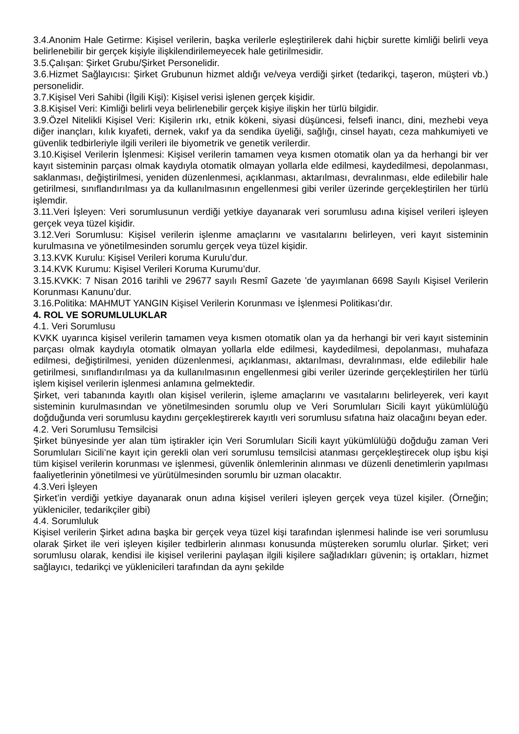3.4.Anonim Hale Getirme: Kişisel verilerin, başka verilerle eşleştirilerek dahi hiçbir surette kimliği belirli veya belirlenebilir bir gerçek kişiyle ilişkilendirilemeyecek hale getirilmesidir.
3.5.Çalışan: Şirket Grubu/Şirket Personelidir.
3.6.Hizmet Sağlayıcısı: Şirket Grubunun hizmet aldığı ve/veya verdiği şirket (tedarikçi, taşeron, müşteri vb.) personelidir.
3.7.Kişisel Veri Sahibi (İlgili Kişi): Kişisel verisi işlenen gerçek kişidir.
3.8.Kişisel Veri: Kimliği belirli veya belirlenebilir gerçek kişiye ilişkin her türlü bilgidir.
3.9.Özel Nitelikli Kişisel Veri: Kişilerin ırkı, etnik kökeni, siyasi düşüncesi, felsefi inancı, dini, mezhebi veya diğer inançları, kılık kıyafeti, dernek, vakıf ya da sendika üyeliği, sağlığı, cinsel hayatı, ceza mahkumiyeti ve güvenlik tedbirleriyle ilgili verileri ile biyometrik ve genetik verilerdir.
3.10.Kişisel Verilerin İşlenmesi: Kişisel verilerin tamamen veya kısmen otomatik olan ya da herhangi bir ver kayıt sisteminin parçası olmak kaydıyla otomatik olmayan yollarla elde edilmesi, kaydedilmesi, depolanması, saklanması, değiştirilmesi, yeniden düzenlenmesi, açıklanması, aktarılması, devralınması, elde edilebilir hale getirilmesi, sınıflandırılması ya da kullanılmasının engellenmesi gibi veriler üzerinde gerçekleştirilen her türlü işlemdir.
3.11.Veri İşleyen: Veri sorumlusunun verdiği yetkiye dayanarak veri sorumlusu adına kişisel verileri işleyen gerçek veya tüzel kişidir.
3.12.Veri Sorumlusu: Kişisel verilerin işlenme amaçlarını ve vasıtalarını belirleyen, veri kayıt sisteminin kurulmasına ve yönetilmesinden sorumlu gerçek veya tüzel kişidir.
3.13.KVK Kurulu: Kişisel Verileri koruma Kurulu’dur.
3.14.KVK Kurumu: Kişisel Verileri Koruma Kurumu’dur.
3.15.KVKK: 7 Nisan 2016 tarihli ve 29677 sayılı Resmî Gazete ’de yayımlanan 6698 Sayılı Kişisel Verilerin Korunması Kanunu’dur.
3.16.Politika: MAHMUT YANGIN Kişisel Verilerin Korunması ve İşlenmesi Politikası’dır.
4. ROL VE SORUMLULUKLAR
4.1. Veri Sorumlusu
KVKK uyarınca kişisel verilerin tamamen veya kısmen otomatik olan ya da herhangi bir veri kayıt sisteminin parçası olmak kaydıyla otomatik olmayan yollarla elde edilmesi, kaydedilmesi, depolanması, muhafaza edilmesi, değiştirilmesi, yeniden düzenlenmesi, açıklanması, aktarılması, devralınması, elde edilebilir hale getirilmesi, sınıflandırılması ya da kullanılmasının engellenmesi gibi veriler üzerinde gerçekleştirilen her türlü işlem kişisel verilerin işlenmesi anlamına gelmektedir.
Şirket, veri tabanında kayıtlı olan kişisel verilerin, işleme amaçlarını ve vasıtalarını belirleyerek, veri kayıt sisteminin kurulmasından ve yönetilmesinden sorumlu olup ve Veri Sorumluları Sicili kayıt yükümlülüğü doğduğunda veri sorumlusu kaydını gerçekleştirerek kayıtlı veri sorumlusu sıfatına haiz olacağını beyan eder.
4.2. Veri Sorumlusu Temsilcisi
Şirket bünyesinde yer alan tüm iştirakler için Veri Sorumluları Sicili kayıt yükümlülüğü doğduğu zaman Veri Sorumluları Sicili’ne kayıt için gerekli olan veri sorumlusu temsilcisi atanması gerçekleştirecek olup işbu kişi tüm kişisel verilerin korunması ve işlenmesi, güvenlik önlemlerinin alınması ve düzenli denetimlerin yapılması faaliyetlerinin yönetilmesi ve yürütülmesinden sorumlu bir uzman olacaktır.
4.3.Veri İşleyen
Şirket’in verdiği yetkiye dayanarak onun adına kişisel verileri işleyen gerçek veya tüzel kişiler. (Örneğin; yükleniciler, tedarikçiler gibi)
4.4. Sorumluluk
Kişisel verilerin Şirket adına başka bir gerçek veya tüzel kişi tarafından işlenmesi halinde ise veri sorumlusu olarak Şirket ile veri işleyen kişiler tedbirlerin alınması konusunda müştereken sorumlu olurlar. Şirket; veri sorumlusu olarak, kendisi ile kişisel verilerini paylaşan ilgili kişilere sağladıkları güvenin; iş ortakları, hizmet sağlayıcı, tedarikçi ve yüklenicileri tarafından da aynı şekilde